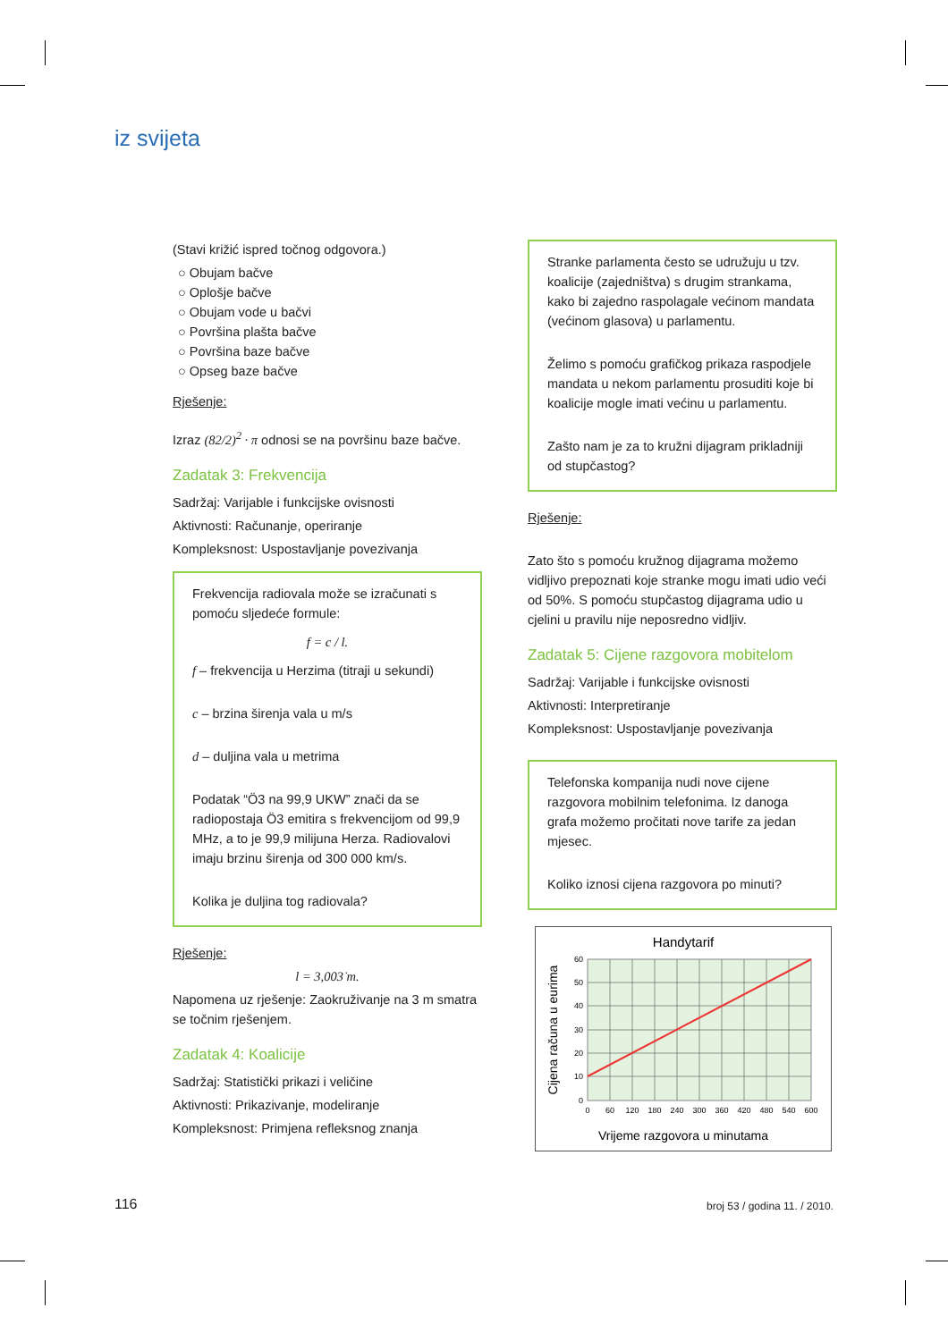iz svijeta
(Stavi križić ispred točnog odgovora.)
○ Obujam bačve
○ Oplošje bačve
○ Obujam vode u bačvi
○ Površina plašta bačve
○ Površina baze bačve
○ Opseg baze bačve
Rješenje:
Izraz (82/2)<sup>2</sup> · π odnosi se na površinu baze bačve.
Zadatak 3: Frekvencija
Sadržaj: Varijable i funkcijske ovisnosti
Aktivnosti: Računanje, operiranje
Kompleksnost: Uspostavljanje povezivanja
Frekvencija radiovala može se izračunati s pomoću sljedeće formule:
f = c / l.
f – frekvencija u Herzima (titraji u sekundi)
c – brzina širenja vala u m/s
d – duljina vala u metrima
Podatak “Ö3 na 99,9 UKW” znači da se radiopostaja Ö3 emitira s frekvencijom od 99,9 MHz, a to je 99,9 milijuna Herza. Radiovalovi imaju brzinu širenja od 300 000 km/s.
Kolika je duljina tog radiovala?
Rješenje:
l = 3,003̇ m.
Napomena uz rješenje: Zaokruživanje na 3 m smatra se točnim rješenjem.
Zadatak 4: Koalicije
Sadržaj: Statistički prikazi i veličine
Aktivnosti: Prikazivanje, modeliranje
Kompleksnost: Primjena refleksnog znanja
Stranke parlamenta često se udružuju u tzv. koalicije (zajedništva) s drugim strankama, kako bi zajedno raspolagale većinom mandata (većinom glasova) u parlamentu.
Želimo s pomoću grafičkog prikaza raspodjele mandata u nekom parlamentu prosuditi koje bi koalicije mogle imati većinu u parlamentu.
Zašto nam je za to kružni dijagram prikladniji od stupčastog?
Rješenje:
Zato što s pomoću kružnog dijagrama možemo vidljivo prepoznati koje stranke mogu imati udio veći od 50%. S pomoću stupčastog dijagrama udio u cjelini u pravilu nije neposredno vidljiv.
Zadatak 5: Cijene razgovora mobitelom
Sadržaj: Varijable i funkcijske ovisnosti
Aktivnosti: Interpretiranje
Kompleksnost: Uspostavljanje povezivanja
Telefonska kompanija nudi nove cijene razgovora mobilnim telefonima. Iz danoga grafa možemo pročitati nove tarife za jedan mjesec.
Koliko iznosi cijena razgovora po minuti?
Handytarif
60
50
40
30
20
10
0
0
60
120
180
240
300
360
420
480
540
600
Vrijeme razgovora u minutama
Cijena računa u eurima
116 broj 53 / godina 11. / 2010.